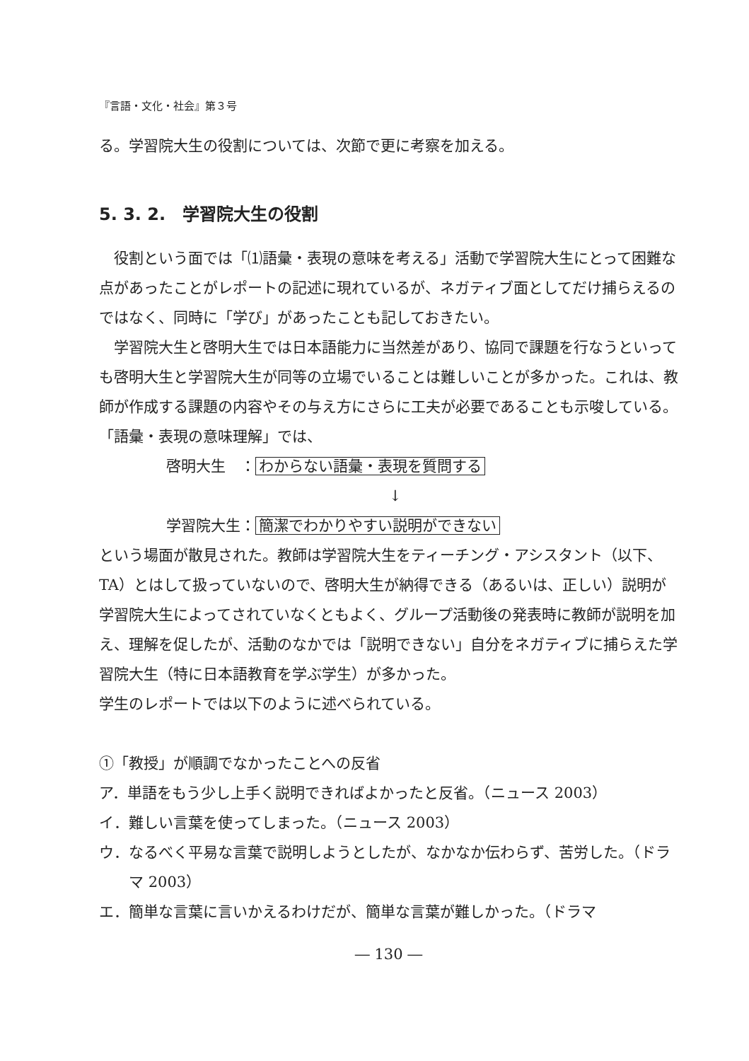『言語・文化・社会』第３号
る。学習院大生の役割については、次節で更に考察を加える。
5. 3. 2.　学習院大生の役割
役割という面では「⑴語彙・表現の意味を考える」活動で学習院大生にとって困難な点があったことがレポートの記述に現れているが、ネガティブ面としてだけ捕らえるのではなく、同時に「学び」があったことも記しておきたい。
学習院大生と啓明大生では日本語能力に当然差があり、協同で課題を行なうといっても啓明大生と学習院大生が同等の立場でいることは難しいことが多かった。これは、教師が作成する課題の内容やその与え方にさらに工夫が必要であることも示唆している。
「語彙・表現の意味理解」では、
啓明大生　： わからない語彙・表現を質問する
↓
学習院大生： 簡潔でわかりやすい説明ができない
という場面が散見された。教師は学習院大生をティーチング・アシスタント（以下、TA）とはして扱っていないので、啓明大生が納得できる（あるいは、正しい）説明が学習院大生によってされていなくともよく、グループ活動後の発表時に教師が説明を加え、理解を促したが、活動のなかでは「説明できない」自分をネガティブに捕らえた学習院大生（特に日本語教育を学ぶ学生）が多かった。
学生のレポートでは以下のように述べられている。
①「教授」が順調でなかったことへの反省
ア．単語をもう少し上手く説明できればよかったと反省。（ニュース 2003）
イ．難しい言葉を使ってしまった。（ニュース 2003）
ウ．なるべく平易な言葉で説明しようとしたが、なかなか伝わらず、苦労した。（ドラマ 2003）
エ．簡単な言葉に言いかえるわけだが、簡単な言葉が難しかった。（ドラマ
― 130 ―